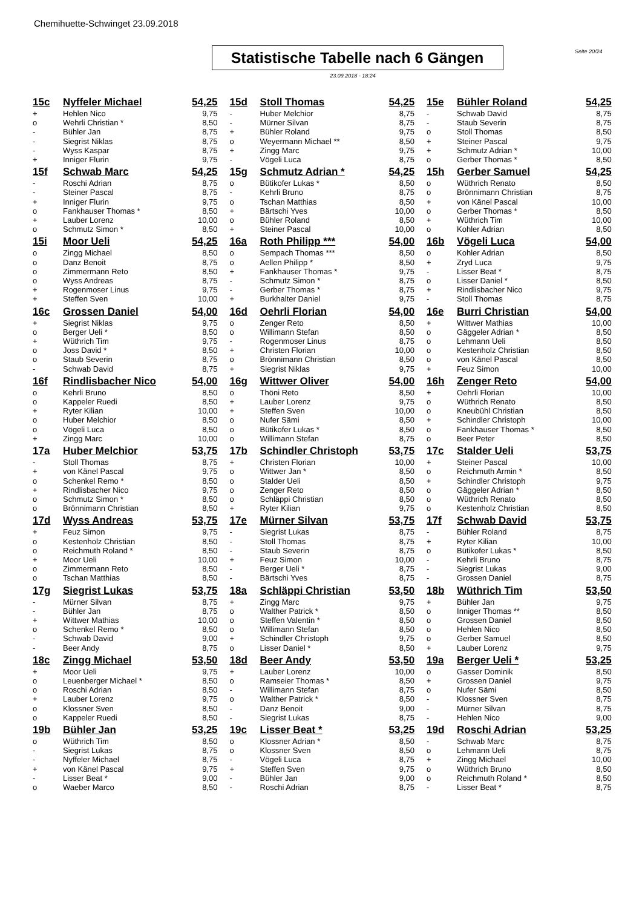Chemihuette-Schwinget 23.09.2018
Seite 20/24
Statistische Tabelle nach 6 Gängen
23.09.2018 - 18:24
| 15c | Nyffeler Michael | 54,25 | 15d | Stoll Thomas | 54,25 | 15e | Bühler Roland | 54,25 |
| + | Hehlen Nico | 9,75 | - | Huber Melchior | 8,75 | - | Schwab David | 8,75 |
| o | Wehrli Christian * | 8,50 | - | Mürner Silvan | 8,75 | - | Staub Severin | 8,75 |
| - | Bühler Jan | 8,75 | + | Bühler Roland | 9,75 | o | Stoll Thomas | 8,50 |
| - | Siegrist Niklas | 8,75 | o | Weyermann Michael ** | 8,50 | + | Steiner Pascal | 9,75 |
| - | Wyss Kaspar | 8,75 | + | Zingg Marc | 9,75 | + | Schmutz Adrian * | 10,00 |
| + | Inniger Flurin | 9,75 | - | Vögeli Luca | 8,75 | o | Gerber Thomas * | 8,50 |
| 15f | Schwab Marc | 54,25 | 15g | Schmutz Adrian * | 54,25 | 15h | Gerber Samuel | 54,25 |
| - | Roschi Adrian | 8,75 | o | Bütikofer Lukas * | 8,50 | o | Wüthrich Renato | 8,50 |
| - | Steiner Pascal | 8,75 | - | Kehrli Bruno | 8,75 | o | Brönnimann Christian | 8,75 |
| + | Inniger Flurin | 9,75 | o | Tschan Matthias | 8,50 | + | von Känel Pascal | 10,00 |
| o | Fankhauser Thomas * | 8,50 | + | Bärtschi Yves | 10,00 | o | Gerber Thomas * | 8,50 |
| + | Lauber Lorenz | 10,00 | o | Bühler Roland | 8,50 | + | Wüthrich Tim | 10,00 |
| o | Schmutz Simon * | 8,50 | + | Steiner Pascal | 10,00 | o | Kohler Adrian | 8,50 |
| 15i | Moor Ueli | 54,25 | 16a | Roth Philipp *** | 54,00 | 16b | Vögeli Luca | 54,00 |
| o | Zingg Michael | 8,50 | o | Sempach Thomas *** | 8,50 | o | Kohler Adrian | 8,50 |
| o | Danz Benoit | 8,75 | o | Aellen Philipp * | 8,50 | + | Zryd Luca | 9,75 |
| o | Zimmermann Reto | 8,50 | + | Fankhauser Thomas * | 9,75 | - | Lisser Beat * | 8,75 |
| o | Wyss Andreas | 8,75 | - | Schmutz Simon * | 8,75 | o | Lisser Daniel * | 8,50 |
| + | Rogenmoser Linus | 9,75 | - | Gerber Thomas * | 8,75 | + | Rindlisbacher Nico | 9,75 |
| + | Steffen Sven | 10,00 | + | Burkhalter Daniel | 9,75 | - | Stoll Thomas | 8,75 |
| 16c | Grossen Daniel | 54,00 | 16d | Oehrli Florian | 54,00 | 16e | Burri Christian | 54,00 |
| + | Siegrist Niklas | 9,75 | o | Zenger Reto | 8,50 | + | Wittwer Mathias | 10,00 |
| o | Berger Ueli * | 8,50 | o | Willimann Stefan | 8,50 | o | Gäggeler Adrian * | 8,50 |
| + | Wüthrich Tim | 9,75 | - | Rogenmoser Linus | 8,75 | o | Lehmann Ueli | 8,50 |
| o | Joss David * | 8,50 | + | Christen Florian | 10,00 | o | Kestenholz Christian | 8,50 |
| o | Staub Severin | 8,75 | o | Brönnimann Christian | 8,50 | o | von Känel Pascal | 8,50 |
| - | Schwab David | 8,75 | + | Siegrist Niklas | 9,75 | + | Feuz Simon | 10,00 |
| 16f | Rindlisbacher Nico | 54,00 | 16g | Wittwer Oliver | 54,00 | 16h | Zenger Reto | 54,00 |
| o | Kehrli Bruno | 8,50 | o | Thöni Reto | 8,50 | + | Oehrli Florian | 10,00 |
| o | Kappeler Ruedi | 8,50 | + | Lauber Lorenz | 9,75 | o | Wüthrich Renato | 8,50 |
| + | Ryter Kilian | 10,00 | + | Steffen Sven | 10,00 | o | Kneubühl Christian | 8,50 |
| o | Huber Melchior | 8,50 | o | Nufer Sämi | 8,50 | + | Schindler Christoph | 10,00 |
| o | Vögeli Luca | 8,50 | o | Bütikofer Lukas * | 8,50 | o | Fankhauser Thomas * | 8,50 |
| + | Zingg Marc | 10,00 | o | Willimann Stefan | 8,75 | o | Beer Peter | 8,50 |
| 17a | Huber Melchior | 53,75 | 17b | Schindler Christoph | 53,75 | 17c | Stalder Ueli | 53,75 |
| - | Stoll Thomas | 8,75 | + | Christen Florian | 10,00 | + | Steiner Pascal | 10,00 |
| + | von Känel Pascal | 9,75 | o | Wittwer Jan * | 8,50 | o | Reichmuth Armin * | 8,50 |
| o | Schenkel Remo * | 8,50 | o | Stalder Ueli | 8,50 | + | Schindler Christoph | 9,75 |
| + | Rindlisbacher Nico | 9,75 | o | Zenger Reto | 8,50 | o | Gäggeler Adrian * | 8,50 |
| o | Schmutz Simon * | 8,50 | o | Schläppi Christian | 8,50 | o | Wüthrich Renato | 8,50 |
| o | Brönnimann Christian | 8,50 | + | Ryter Kilian | 9,75 | o | Kestenholz Christian | 8,50 |
| 17d | Wyss Andreas | 53,75 | 17e | Mürner Silvan | 53,75 | 17f | Schwab David | 53,75 |
| + | Feuz Simon | 9,75 | - | Siegrist Lukas | 8,75 | - | Bühler Roland | 8,75 |
| o | Kestenholz Christian | 8,50 | - | Stoll Thomas | 8,75 | + | Ryter Kilian | 10,00 |
| o | Reichmuth Roland * | 8,50 | - | Staub Severin | 8,75 | o | Bütikofer Lukas * | 8,50 |
| + | Moor Ueli | 10,00 | + | Feuz Simon | 10,00 | - | Kehrli Bruno | 8,75 |
| o | Zimmermann Reto | 8,50 | - | Berger Ueli * | 8,75 | - | Siegrist Lukas | 9,00 |
| o | Tschan Matthias | 8,50 | - | Bärtschi Yves | 8,75 | - | Grossen Daniel | 8,75 |
| 17g | Siegrist Lukas | 53,75 | 18a | Schläppi Christian | 53,50 | 18b | Wüthrich Tim | 53,50 |
| - | Mürner Silvan | 8,75 | + | Zingg Marc | 9,75 | + | Bühler Jan | 9,75 |
| - | Bühler Jan | 8,75 | o | Walther Patrick * | 8,50 | o | Inniger Thomas ** | 8,50 |
| + | Wittwer Mathias | 10,00 | o | Steffen Valentin * | 8,50 | o | Grossen Daniel | 8,50 |
| o | Schenkel Remo * | 8,50 | o | Willimann Stefan | 8,50 | o | Hehlen Nico | 8,50 |
| - | Schwab David | 9,00 | + | Schindler Christoph | 9,75 | o | Gerber Samuel | 8,50 |
| - | Beer Andy | 8,75 | o | Lisser Daniel * | 8,50 | + | Lauber Lorenz | 9,75 |
| 18c | Zingg Michael | 53,50 | 18d | Beer Andy | 53,50 | 19a | Berger Ueli * | 53,25 |
| + | Moor Ueli | 9,75 | + | Lauber Lorenz | 10,00 | o | Gasser Dominik | 8,50 |
| o | Leuenberger Michael * | 8,50 | o | Ramseier Thomas * | 8,50 | + | Grossen Daniel | 9,75 |
| o | Roschi Adrian | 8,50 | - | Willimann Stefan | 8,75 | o | Nufer Sämi | 8,50 |
| + | Lauber Lorenz | 9,75 | o | Walther Patrick * | 8,50 | - | Klossner Sven | 8,75 |
| o | Klossner Sven | 8,50 | - | Danz Benoit | 9,00 | - | Mürner Silvan | 8,75 |
| o | Kappeler Ruedi | 8,50 | - | Siegrist Lukas | 8,75 | - | Hehlen Nico | 9,00 |
| 19b | Bühler Jan | 53,25 | 19c | Lisser Beat * | 53,25 | 19d | Roschi Adrian | 53,25 |
| o | Wüthrich Tim | 8,50 | o | Klossner Adrian * | 8,50 | - | Schwab Marc | 8,75 |
| - | Siegrist Lukas | 8,75 | o | Klossner Sven | 8,50 | o | Lehmann Ueli | 8,75 |
| - | Nyffeler Michael | 8,75 | - | Vögeli Luca | 8,75 | + | Zingg Michael | 10,00 |
| + | von Känel Pascal | 9,75 | + | Steffen Sven | 9,75 | o | Wüthrich Bruno | 8,50 |
| - | Lisser Beat * | 9,00 | - | Bühler Jan | 9,00 | o | Reichmuth Roland * | 8,50 |
| o | Waeber Marco | 8,50 | - | Roschi Adrian | 8,75 | - | Lisser Beat * | 8,75 |